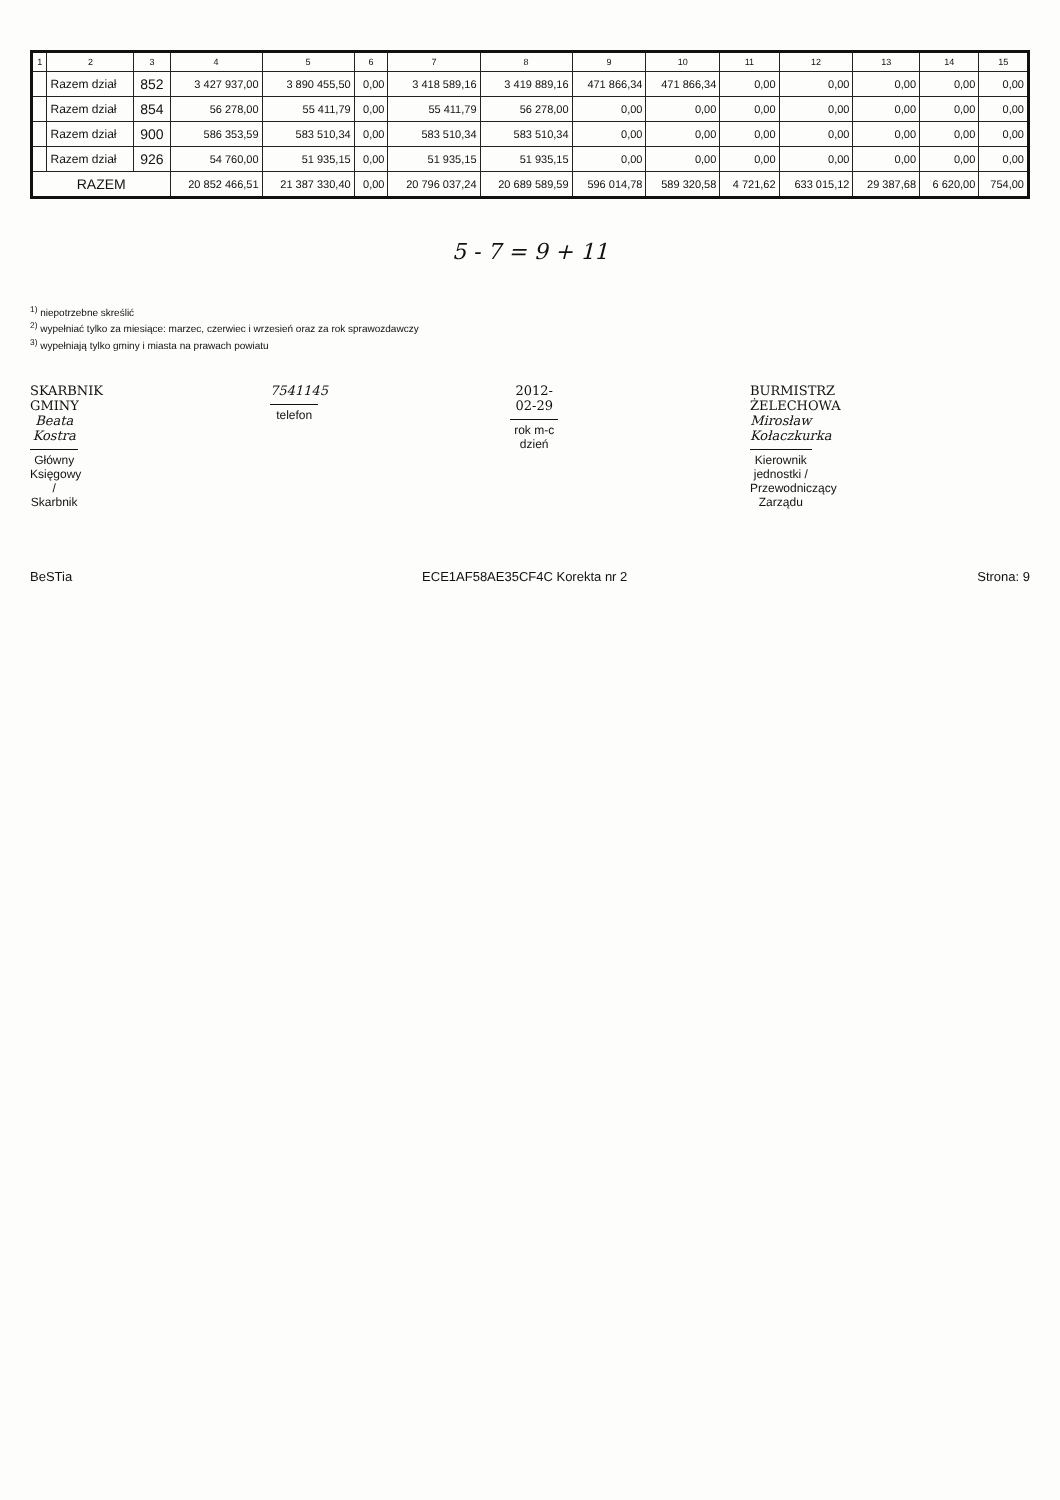| 1 | 2 | 3 | 4 | 5 | 6 | 7 | 8 | 9 | 10 | 11 | 12 | 13 | 14 | 15 |
| --- | --- | --- | --- | --- | --- | --- | --- | --- | --- | --- | --- | --- | --- | --- |
| | Razem dział | 852 | 3 427 937,00 | 3 890 455,50 | 0,00 | 3 418 589,16 | 3 419 889,16 | 471 866,34 | 471 866,34 | 0,00 | 0,00 | 0,00 | 0,00 | 0,00 |
| | Razem dział | 854 | 56 278,00 | 55 411,79 | 0,00 | 55 411,79 | 56 278,00 | 0,00 | 0,00 | 0,00 | 0,00 | 0,00 | 0,00 | 0,00 |
| | Razem dział | 900 | 586 353,59 | 583 510,34 | 0,00 | 583 510,34 | 583 510,34 | 0,00 | 0,00 | 0,00 | 0,00 | 0,00 | 0,00 | 0,00 |
| | Razem dział | 926 | 54 760,00 | 51 935,15 | 0,00 | 51 935,15 | 51 935,15 | 0,00 | 0,00 | 0,00 | 0,00 | 0,00 | 0,00 | 0,00 |
| RAZEM | | | 20 852 466,51 | 21 387 330,40 | 0,00 | 20 796 037,24 | 20 689 589,59 | 596 014,78 | 589 320,58 | 4 721,62 | 633 015,12 | 29 387,68 | 6 620,00 | 754,00 |
5 - 7 = 9 + 11
<sup>1)</sup> niepotrzebne skreślić
<sup>2)</sup> wypełniać tylko za miesiące: marzec, czerwiec i wrzesień oraz za rok sprawozdawczy
<sup>3)</sup> wypełniają tylko gminy i miasta na prawach powiatu
SKARBNIK GMINY
Beata Kostra
Główny Księgowy / Skarbnik
7541145
telefon
2012-02-29
rok m-c dzień
BURMISTRZ ŻELECHOWA
Mirosław Kołaczkurka
Kierownik jednostki / Przewodniczący Zarządu
BeSTia ECE1AF58AE35CF4C Korekta nr 2 Strona: 9